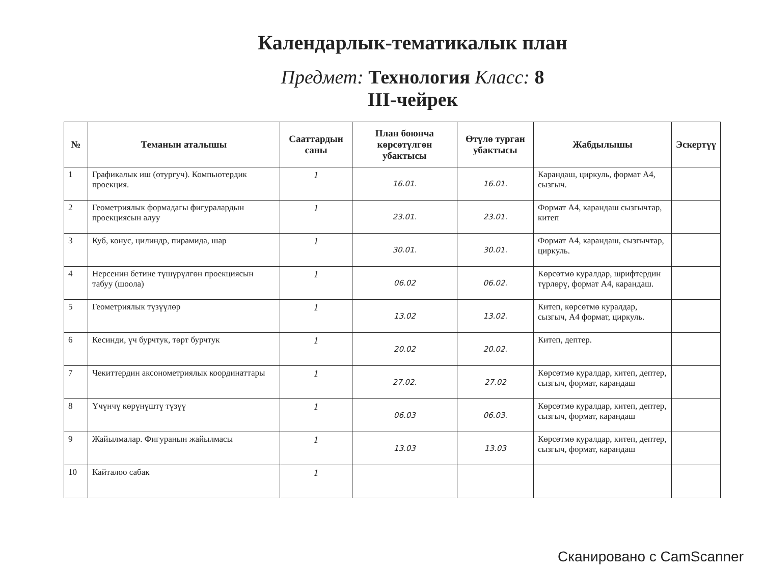Календарлык-тематикалык план
Предмет: Технология Класс: 8
III-чейрек
| № | Теманын аталышы | Сааттардын саны | План боюнча көрсөтүлгөн убактысы | Өтүлө турган убактысы | Жабдылышы | Эскертүү |
| --- | --- | --- | --- | --- | --- | --- |
| 1 | Графикалык иш (отургуч). Компьютердик проекция. | 1 | 16.01. | 16.01. | Карандаш, циркуль, формат А4, сызгыч. | |
| 2 | Геометриялык формадагы фигуралардын проекциясын алуу | 1 | 23.01. | 23.01. | Формат А4, карандаш сызгычтар, китеп | |
| 3 | Куб, конус, цилиндр, пирамида, шар | 1 | 30.01. | 30.01. | Формат А4, карандаш, сызгычтар, циркуль. | |
| 4 | Нерсенин бетине түшүрүлгөн проекциясын табуу (шоола) | 1 | 06.02 | 06.02. | Көрсөтмө куралдар, шрифтердин түрлөрү, формат А4, карандаш. | |
| 5 | Геометриялык түзүүлөр | 1 | 13.02 | 13.02. | Китеп, көрсөтмө куралдар, сызгыч, А4 формат, циркуль. | |
| 6 | Кесинди, үч бурчтук, төрт бурчтук | 1 | 20.02 | 20.02. | Китеп, дептер. | |
| 7 | Чекиттердин аксонометриялык координаттары | 1 | 27.02. | 27.02 | Көрсөтмө куралдар, китеп, дептер, сызгыч, формат, карандаш | |
| 8 | Үчүнчү көрүнүштү түзүү | 1 | 06.03 | 06.03. | Көрсөтмө куралдар, китеп, дептер, сызгыч, формат, карандаш | |
| 9 | Жайылмалар. Фигуранын жайылмасы | 1 | 13.03 | 13.03 | Көрсөтмө куралдар, китеп, дептер, сызгыч, формат, карандаш | |
| 10 | Кайталоо сабак | 1 | | | | |
Сканировано с CamScanner